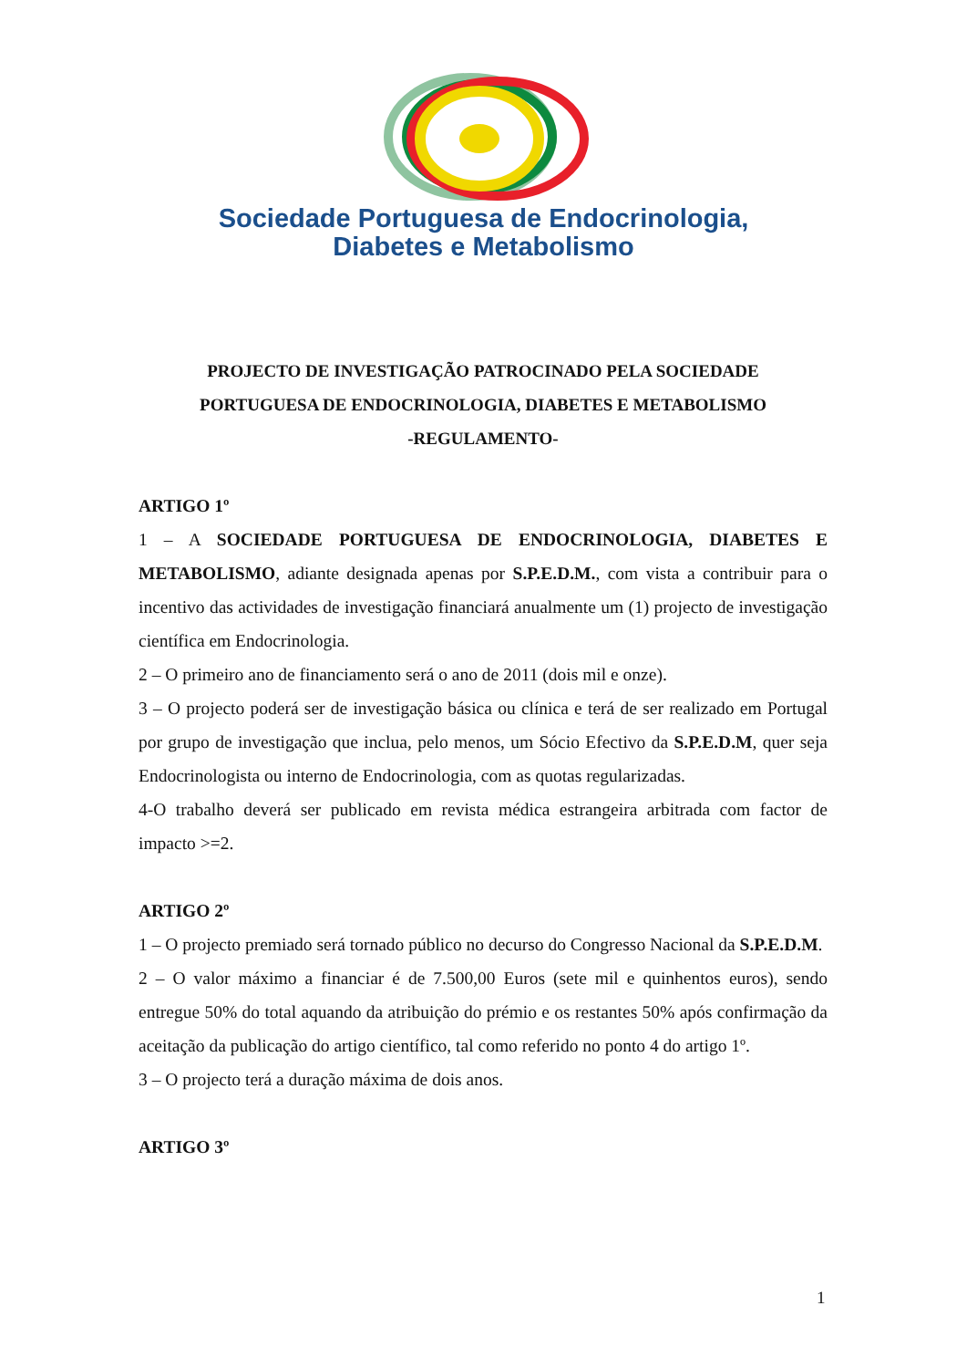Sociedade Portuguesa de Endocrinologia,
Diabetes e Metabolismo
PROJECTO DE INVESTIGAÇÃO PATROCINADO PELA SOCIEDADE
PORTUGUESA DE ENDOCRINOLOGIA, DIABETES E METABOLISMO
-REGULAMENTO-
ARTIGO 1º
1 – A SOCIEDADE PORTUGUESA DE ENDOCRINOLOGIA, DIABETES E METABOLISMO, adiante designada apenas por S.P.E.D.M., com vista a contribuir para o incentivo das actividades de investigação financiará anualmente um (1) projecto de investigação científica em Endocrinologia.
2 – O primeiro ano de financiamento será o ano de 2011 (dois mil e onze).
3 – O projecto poderá ser de investigação básica ou clínica e terá de ser realizado em Portugal por grupo de investigação que inclua, pelo menos, um Sócio Efectivo da S.P.E.D.M, quer seja Endocrinologista ou interno de Endocrinologia, com as quotas regularizadas.
4-O trabalho deverá ser publicado em revista médica estrangeira arbitrada com factor de impacto >=2.
ARTIGO 2º
1 – O projecto premiado será tornado público no decurso do Congresso Nacional da S.P.E.D.M.
2 – O valor máximo a financiar é de 7.500,00 Euros (sete mil e quinhentos euros), sendo entregue 50% do total aquando da atribuição do prémio e os restantes 50% após confirmação da aceitação da publicação do artigo científico, tal como referido no ponto 4 do artigo 1º.
3 – O projecto terá a duração máxima de dois anos.
ARTIGO 3º
1